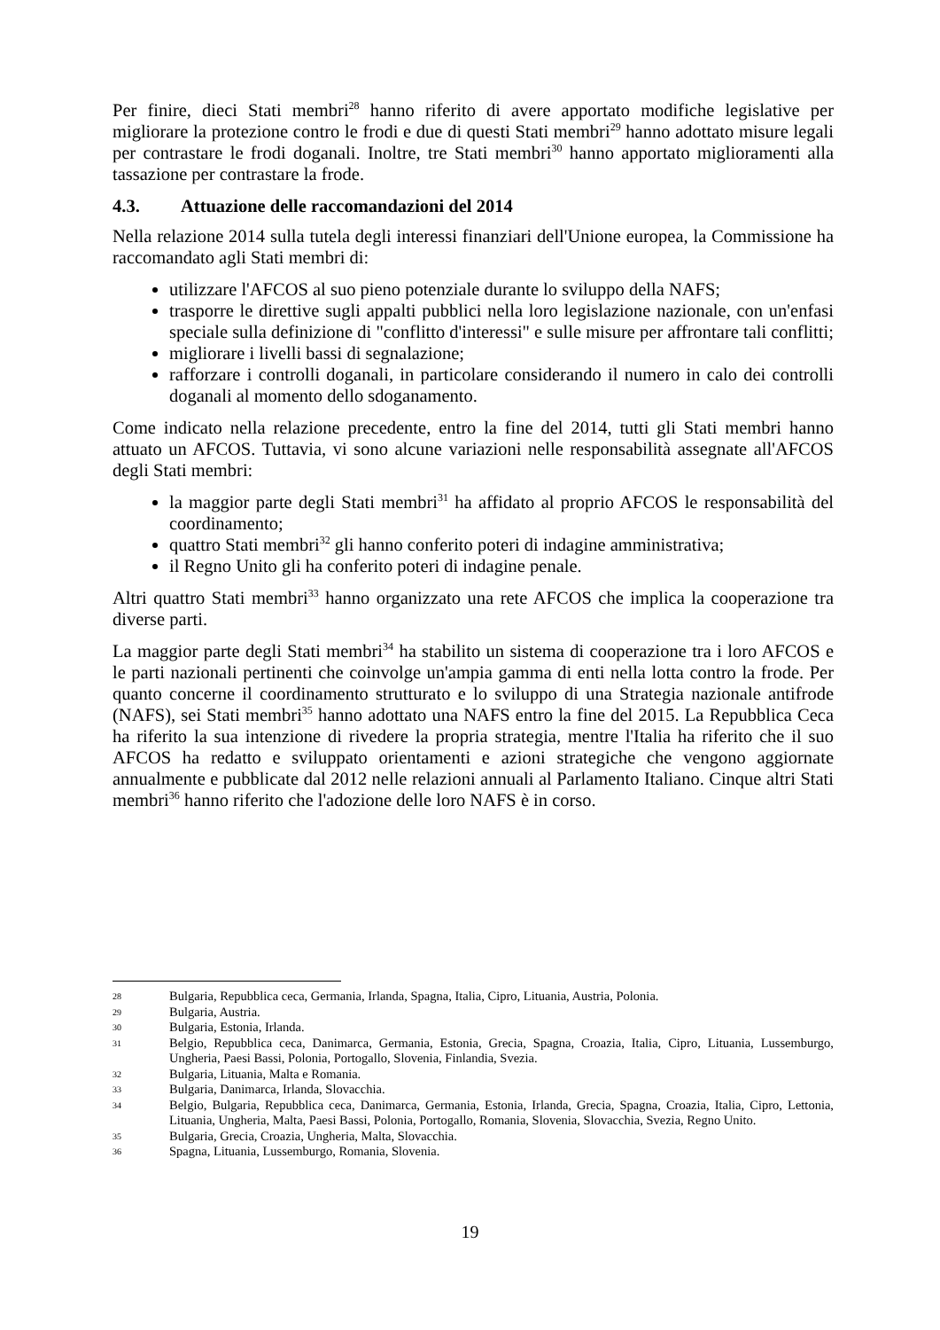Per finire, dieci Stati membri<sup>28</sup> hanno riferito di avere apportato modifiche legislative per migliorare la protezione contro le frodi e due di questi Stati membri<sup>29</sup> hanno adottato misure legali per contrastare le frodi doganali. Inoltre, tre Stati membri<sup>30</sup> hanno apportato miglioramenti alla tassazione per contrastare la frode.
4.3. Attuazione delle raccomandazioni del 2014
Nella relazione 2014 sulla tutela degli interessi finanziari dell'Unione europea, la Commissione ha raccomandato agli Stati membri di:
utilizzare l'AFCOS al suo pieno potenziale durante lo sviluppo della NAFS;
trasporre le direttive sugli appalti pubblici nella loro legislazione nazionale, con un'enfasi speciale sulla definizione di "conflitto d'interessi" e sulle misure per affrontare tali conflitti;
migliorare i livelli bassi di segnalazione;
rafforzare i controlli doganali, in particolare considerando il numero in calo dei controlli doganali al momento dello sdoganamento.
Come indicato nella relazione precedente, entro la fine del 2014, tutti gli Stati membri hanno attuato un AFCOS. Tuttavia, vi sono alcune variazioni nelle responsabilità assegnate all'AFCOS degli Stati membri:
la maggior parte degli Stati membri<sup>31</sup> ha affidato al proprio AFCOS le responsabilità del coordinamento;
quattro Stati membri<sup>32</sup> gli hanno conferito poteri di indagine amministrativa;
il Regno Unito gli ha conferito poteri di indagine penale.
Altri quattro Stati membri<sup>33</sup> hanno organizzato una rete AFCOS che implica la cooperazione tra diverse parti.
La maggior parte degli Stati membri<sup>34</sup> ha stabilito un sistema di cooperazione tra i loro AFCOS e le parti nazionali pertinenti che coinvolge un'ampia gamma di enti nella lotta contro la frode. Per quanto concerne il coordinamento strutturato e lo sviluppo di una Strategia nazionale antifrode (NAFS), sei Stati membri<sup>35</sup> hanno adottato una NAFS entro la fine del 2015. La Repubblica Ceca ha riferito la sua intenzione di rivedere la propria strategia, mentre l'Italia ha riferito che il suo AFCOS ha redatto e sviluppato orientamenti e azioni strategiche che vengono aggiornate annualmente e pubblicate dal 2012 nelle relazioni annuali al Parlamento Italiano. Cinque altri Stati membri<sup>36</sup> hanno riferito che l'adozione delle loro NAFS è in corso.
28 Bulgaria, Repubblica ceca, Germania, Irlanda, Spagna, Italia, Cipro, Lituania, Austria, Polonia.
29 Bulgaria, Austria.
30 Bulgaria, Estonia, Irlanda.
31 Belgio, Repubblica ceca, Danimarca, Germania, Estonia, Grecia, Spagna, Croazia, Italia, Cipro, Lituania, Lussemburgo, Ungheria, Paesi Bassi, Polonia, Portogallo, Slovenia, Finlandia, Svezia.
32 Bulgaria, Lituania, Malta e Romania.
33 Bulgaria, Danimarca, Irlanda, Slovacchia.
34 Belgio, Bulgaria, Repubblica ceca, Danimarca, Germania, Estonia, Irlanda, Grecia, Spagna, Croazia, Italia, Cipro, Lettonia, Lituania, Ungheria, Malta, Paesi Bassi, Polonia, Portogallo, Romania, Slovenia, Slovacchia, Svezia, Regno Unito.
35 Bulgaria, Grecia, Croazia, Ungheria, Malta, Slovacchia.
36 Spagna, Lituania, Lussemburgo, Romania, Slovenia.
19